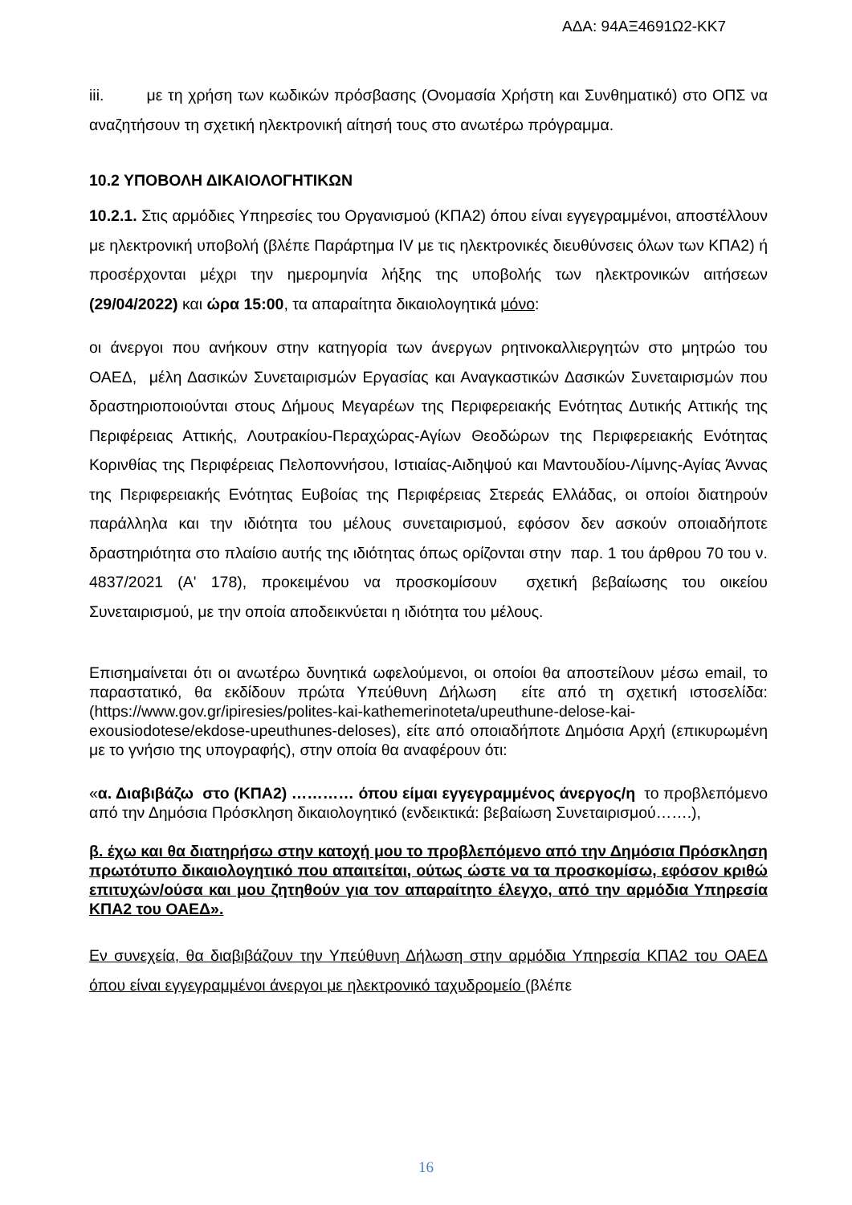ΑΔΑ: 94ΑΞ4691Ω2-ΚΚ7
iii. με τη χρήση των κωδικών πρόσβασης (Ονομασία Χρήστη και Συνθηματικό) στο ΟΠΣ να αναζητήσουν τη σχετική ηλεκτρονική αίτησή τους στο ανωτέρω πρόγραμμα.
10.2 ΥΠΟΒΟΛΗ ΔΙΚΑΙΟΛΟΓΗΤΙΚΩΝ
10.2.1. Στις αρμόδιες Υπηρεσίες του Οργανισμού (ΚΠΑ2) όπου είναι εγγεγραμμένοι, αποστέλλουν με ηλεκτρονική υποβολή (βλέπε Παράρτημα IV με τις ηλεκτρονικές διευθύνσεις όλων των ΚΠΑ2) ή προσέρχονται μέχρι την ημερομηνία λήξης της υποβολής των ηλεκτρονικών αιτήσεων (29/04/2022) και ώρα 15:00, τα απαραίτητα δικαιολογητικά μόνο:
οι άνεργοι που ανήκουν στην κατηγορία των άνεργων ρητινοκαλλιεργητών στο μητρώο του ΟΑΕΔ, μέλη Δασικών Συνεταιρισμών Εργασίας και Αναγκαστικών Δασικών Συνεταιρισμών που δραστηριοποιούνται στους Δήμους Μεγαρέων της Περιφερειακής Ενότητας Δυτικής Αττικής της Περιφέρειας Αττικής, Λουτρακίου-Περαχώρας-Αγίων Θεοδώρων της Περιφερειακής Ενότητας Κορινθίας της Περιφέρειας Πελοποννήσου, Ιστιαίας-Αιδηψού και Μαντουδίου-Λίμνης-Αγίας Άννας της Περιφερειακής Ενότητας Ευβοίας της Περιφέρειας Στερεάς Ελλάδας, οι οποίοι διατηρούν παράλληλα και την ιδιότητα του μέλους συνεταιρισμού, εφόσον δεν ασκούν οποιαδήποτε δραστηριότητα στο πλαίσιο αυτής της ιδιότητας όπως ορίζονται στην παρ. 1 του άρθρου 70 του ν. 4837/2021 (Α' 178), προκειμένου να προσκομίσουν σχετική βεβαίωσης του οικείου Συνεταιρισμού, με την οποία αποδεικνύεται η ιδιότητα του μέλους.
Επισημαίνεται ότι οι ανωτέρω δυνητικά ωφελούμενοι, οι οποίοι θα αποστείλουν μέσω email, το παραστατικό, θα εκδίδουν πρώτα Υπεύθυνη Δήλωση είτε από τη σχετική ιστοσελίδα: (https://www.gov.gr/ipiresies/polites-kai-kathemerinoteta/upeuthune-delose-kai-exousiodotese/ekdose-upeuthunes-deloses), είτε από οποιαδήποτε Δημόσια Αρχή (επικυρωμένη με το γνήσιο της υπογραφής), στην οποία θα αναφέρουν ότι:
«α. Διαβιβάζω στο (ΚΠΑ2) ………… όπου είμαι εγγεγραμμένος άνεργος/η το προβλεπόμενο από την Δημόσια Πρόσκληση δικαιολογητικό (ενδεικτικά: βεβαίωση Συνεταιρισμού…….),
β. έχω και θα διατηρήσω στην κατοχή μου το προβλεπόμενο από την Δημόσια Πρόσκληση πρωτότυπο δικαιολογητικό που απαιτείται, ούτως ώστε να τα προσκομίσω, εφόσον κριθώ επιτυχών/ούσα και μου ζητηθούν για τον απαραίτητο έλεγχο, από την αρμόδια Υπηρεσία ΚΠΑ2 του ΟΑΕΔ».
Εν συνεχεία, θα διαβιβάζουν την Υπεύθυνη Δήλωση στην αρμόδια Υπηρεσία ΚΠΑ2 του ΟΑΕΔ όπου είναι εγγεγραμμένοι άνεργοι με ηλεκτρονικό ταχυδρομείο (βλέπε
16